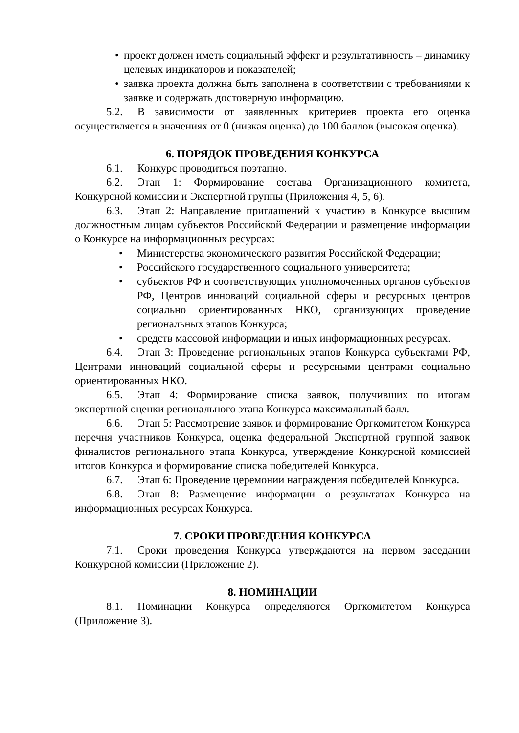• проект должен иметь социальный эффект и результативность – динамику целевых индикаторов и показателей;
• заявка проекта должна быть заполнена в соответствии с требованиями к заявке и содержать достоверную информацию.
5.2. В зависимости от заявленных критериев проекта его оценка осуществляется в значениях от 0 (низкая оценка) до 100 баллов (высокая оценка).
6. ПОРЯДОК ПРОВЕДЕНИЯ КОНКУРСА
6.1. Конкурс проводиться поэтапно.
6.2. Этап 1: Формирование состава Организационного комитета, Конкурсной комиссии и Экспертной группы (Приложения 4, 5, 6).
6.3. Этап 2: Направление приглашений к участию в Конкурсе высшим должностным лицам субъектов Российской Федерации и размещение информации о Конкурсе на информационных ресурсах:
• Министерства экономического развития Российской Федерации;
• Российского государственного социального университета;
• субъектов РФ и соответствующих уполномоченных органов субъектов РФ, Центров инноваций социальной сферы и ресурсных центров социально ориентированных НКО, организующих проведение региональных этапов Конкурса;
• средств массовой информации и иных информационных ресурсах.
6.4. Этап 3: Проведение региональных этапов Конкурса субъектами РФ, Центрами инноваций социальной сферы и ресурсными центрами социально ориентированных НКО.
6.5. Этап 4: Формирование списка заявок, получивших по итогам экспертной оценки регионального этапа Конкурса максимальный балл.
6.6. Этап 5: Рассмотрение заявок и формирование Оргкомитетом Конкурса перечня участников Конкурса, оценка федеральной Экспертной группой заявок финалистов регионального этапа Конкурса, утверждение Конкурсной комиссией итогов Конкурса и формирование списка победителей Конкурса.
6.7. Этап 6: Проведение церемонии награждения победителей Конкурса.
6.8. Этап 8: Размещение информации о результатах Конкурса на информационных ресурсах Конкурса.
7. СРОКИ ПРОВЕДЕНИЯ КОНКУРСА
7.1. Сроки проведения Конкурса утверждаются на первом заседании Конкурсной комиссии (Приложение 2).
8. НОМИНАЦИИ
8.1. Номинации Конкурса определяются Оргкомитетом Конкурса (Приложение 3).